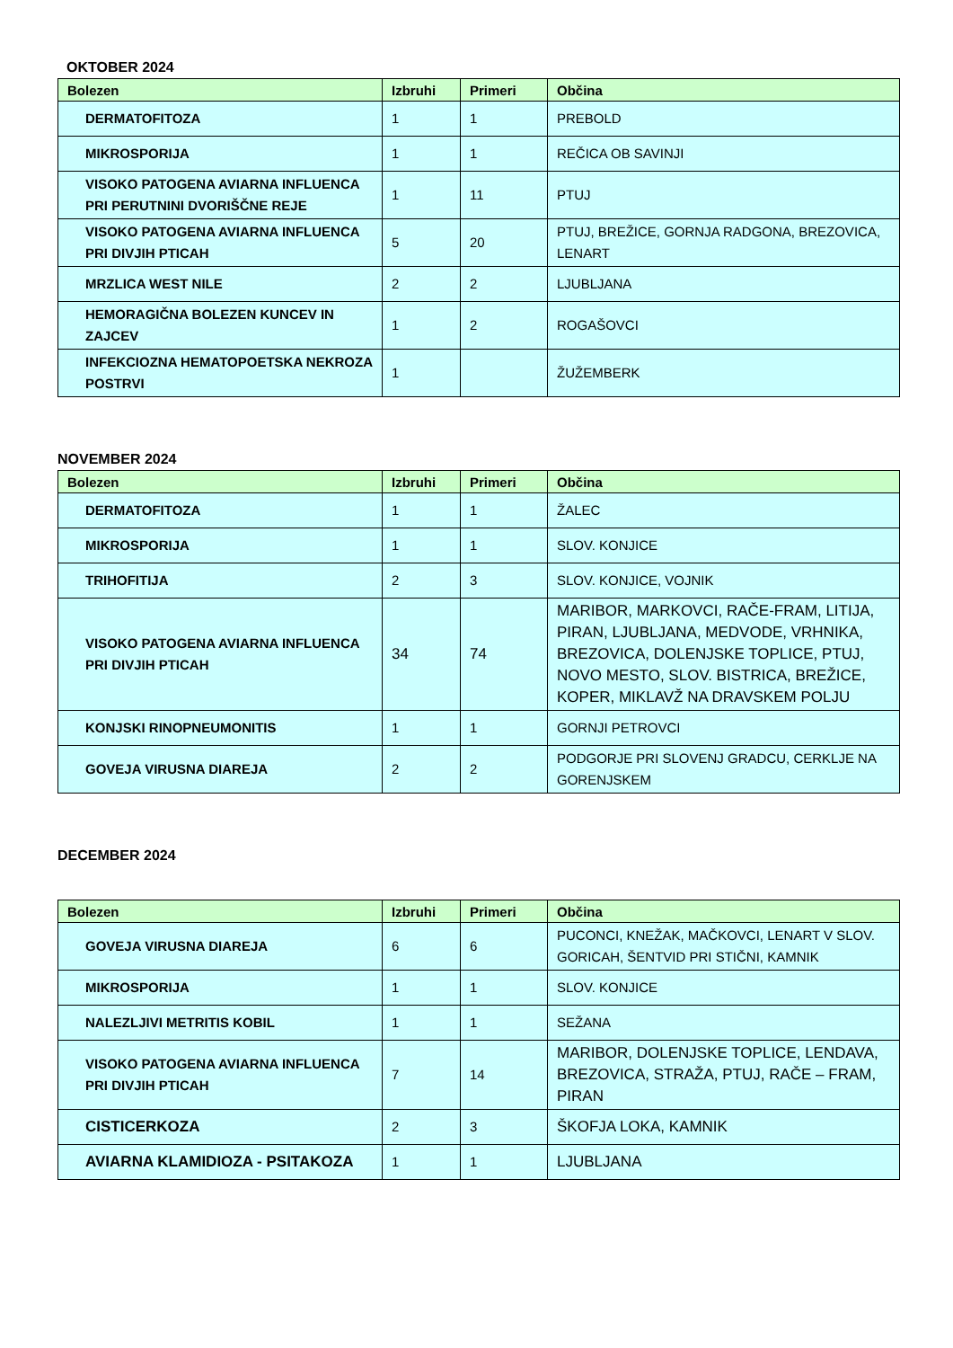OKTOBER 2024
| Bolezen | Izbruhi | Primeri | Občina |
| --- | --- | --- | --- |
| DERMATOFITOZA | 1 | 1 | PREBOLD |
| MIKROSPORIJA | 1 | 1 | REČICA OB SAVINJI |
| VISOKO PATOGENA AVIARNA INFLUENCA PRI PERUTNINI DVORIŠČNE REJE | 1 | 11 | PTUJ |
| VISOKO PATOGENA AVIARNA INFLUENCA PRI DIVJIH PTICAH | 5 | 20 | PTUJ, BREŽICE, GORNJA RADGONA, BREZOVICA, LENART |
| MRZLICA WEST NILE | 2 | 2 | LJUBLJANA |
| HEMORAGIČNA BOLEZEN KUNCEV IN ZAJCEV | 1 | 2 | ROGAŠOVCI |
| INFEKCIOZNA HEMATOPOETSKA NEKROZA POSTRVI | 1 | | ŽUŽEMBERK |
NOVEMBER 2024
| Bolezen | Izbruhi | Primeri | Občina |
| --- | --- | --- | --- |
| DERMATOFITOZA | 1 | 1 | ŽALEC |
| MIKROSPORIJA | 1 | 1 | SLOV. KONJICE |
| TRIHOFITIJA | 2 | 3 | SLOV. KONJICE, VOJNIK |
| VISOKO PATOGENA AVIARNA INFLUENCA PRI DIVJIH PTICAH | 34 | 74 | MARIBOR, MARKOVCI, RAČE-FRAM, LITIJA, PIRAN, LJUBLJANA, MEDVODE, VRHNIKA, BREZOVICA, DOLENJSKE TOPLICE, PTUJ, NOVO MESTO, SLOV. BISTRICA, BREŽICE, KOPER, MIKLAVŽ NA DRAVSKEM POLJU |
| KONJSKI RINOPNEUMONITIS | 1 | 1 | GORNJI PETROVCI |
| GOVEJA VIRUSNA DIAREJA | 2 | 2 | PODGORJE PRI SLOVENJ GRADCU, CERKLJE NA GORENJSKEM |
DECEMBER 2024
| Bolezen | Izbruhi | Primeri | Občina |
| --- | --- | --- | --- |
| GOVEJA VIRUSNA DIAREJA | 6 | 6 | PUCONCI, KNEŽAK, MAČKOVCI, LENART V SLOV. GORICAH, ŠENTVID PRI STIČNI, KAMNIK |
| MIKROSPORIJA | 1 | 1 | SLOV. KONJICE |
| NALEZLJIVI METRITIS KOBIL | 1 | 1 | SEŽANA |
| VISOKO PATOGENA AVIARNA INFLUENCA PRI DIVJIH PTICAH | 7 | 14 | MARIBOR, DOLENJSKE TOPLICE, LENDAVA, BREZOVICA, STRAŽA, PTUJ, RAČE – FRAM, PIRAN |
| CISTICERKOZA | 2 | 3 | ŠKOFJA LOKA, KAMNIK |
| AVIARNA KLAMIDIOZA - PSITAKOZA | 1 | 1 | LJUBLJANA |